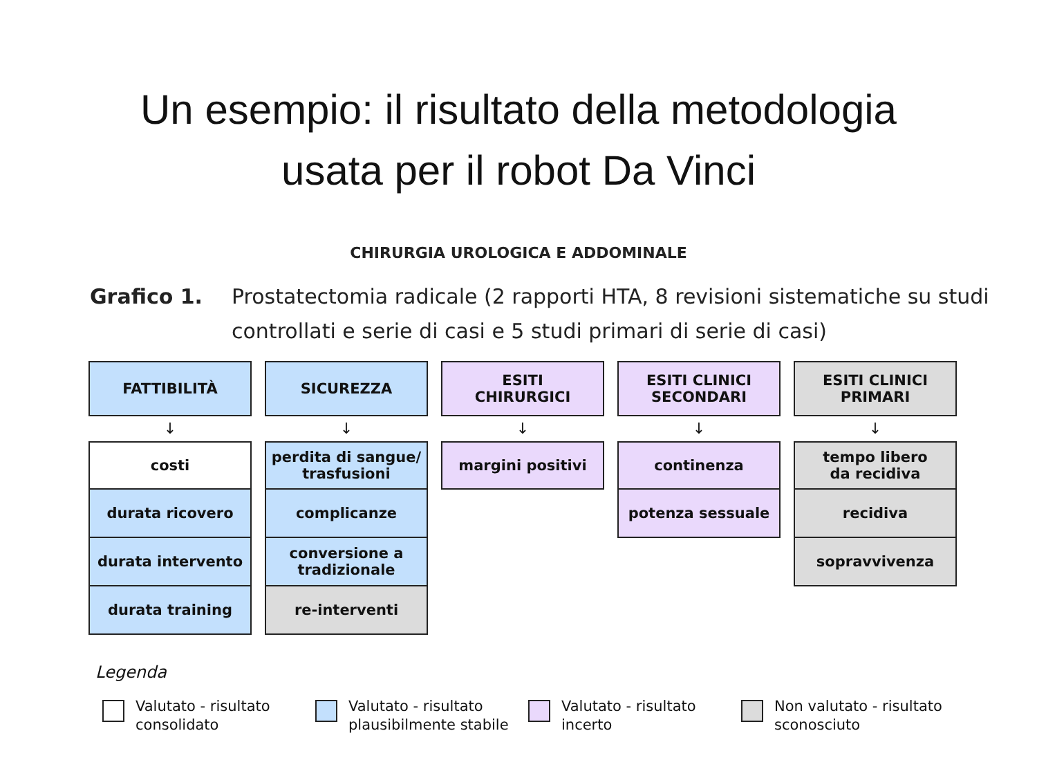Un esempio: il risultato della metodologia
usata per il robot Da Vinci
CHIRURGIA UROLOGICA E ADDOMINALE
Grafico 1. Prostatectomia radicale (2 rapporti HTA, 8 revisioni sistematiche su studi controllati e serie di casi e 5 studi primari di serie di casi)
FATTIBILITÀ
↓
costi
durata ricovero
durata intervento
durata training
SICUREZZA
↓
perdita di sangue/
trasfusioni
complicanze
conversione a
tradizionale
re-interventi
ESITI
CHIRURGICI
↓
margini positivi
ESITI CLINICI
SECONDARI
↓
continenza
potenza sessuale
ESITI CLINICI
PRIMARI
↓
tempo libero
da recidiva
recidiva
sopravvivenza
Legenda
Valutato - risultato
consolidato
Valutato - risultato
plausibilmente stabile
Valutato - risultato
incerto
Non valutato - risultato
sconosciuto